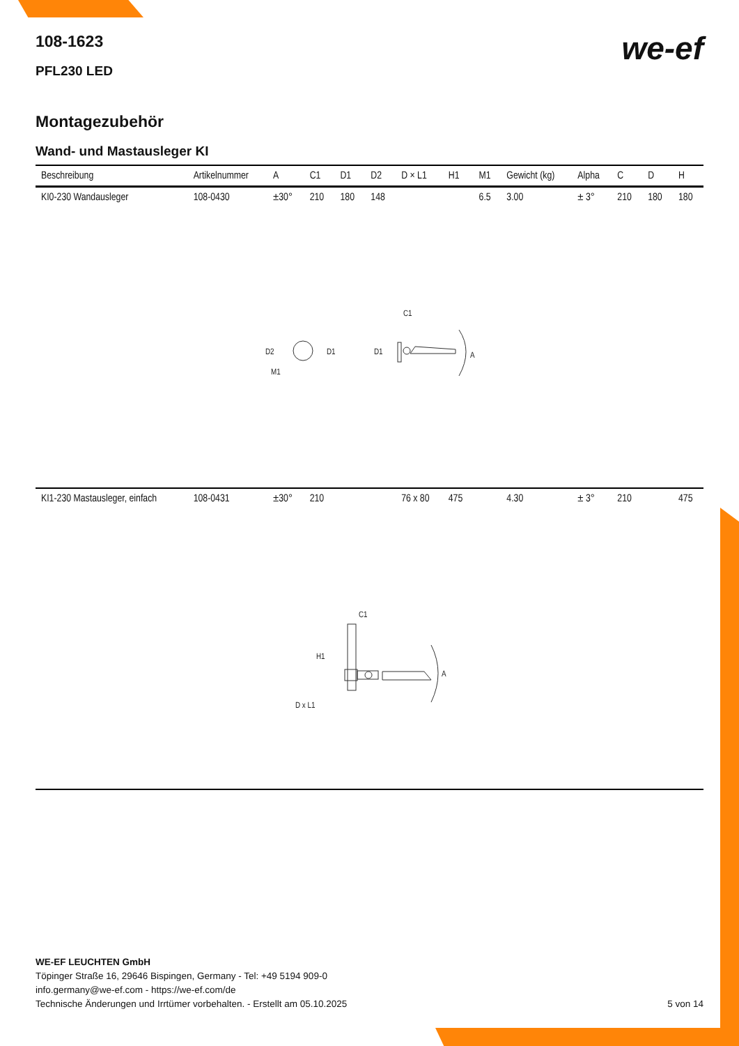we-ef
108-1623
PFL230 LED
Montagezubehör
Wand- und Mastausleger KI
| Beschreibung | Artikelnummer | A | C1 | D1 | D2 | D × L1 | H1 | M1 | Gewicht (kg) | Alpha | C | D | H |
| --- | --- | --- | --- | --- | --- | --- | --- | --- | --- | --- | --- | --- | --- |
| KI0-230 Wandausleger | 108-0430 | ±30° | 210 | 180 | 148 | | | 6.5 | 3.00 | ± 3° | 210 | 180 | 180 |
| D2 D1 M1 D1 C1 A | | | | | | | | | | | | | |
| KI1-230 Mastausleger, einfach | 108-0431 | ±30° | 210 | | | 76 x 80 | 475 | | 4.30 | ± 3° | 210 | | 475 |
| C1 H1 D x L1 A | | | | | | | | | | | | | |
WE-EF LEUCHTEN GmbH
Töpinger Straße 16, 29646 Bispingen, Germany - Tel: +49 5194 909-0
info.germany@we-ef.com - https://we-ef.com/de
Technische Änderungen und Irrtümer vorbehalten. - Erstellt am 05.10.2025 5 von 14